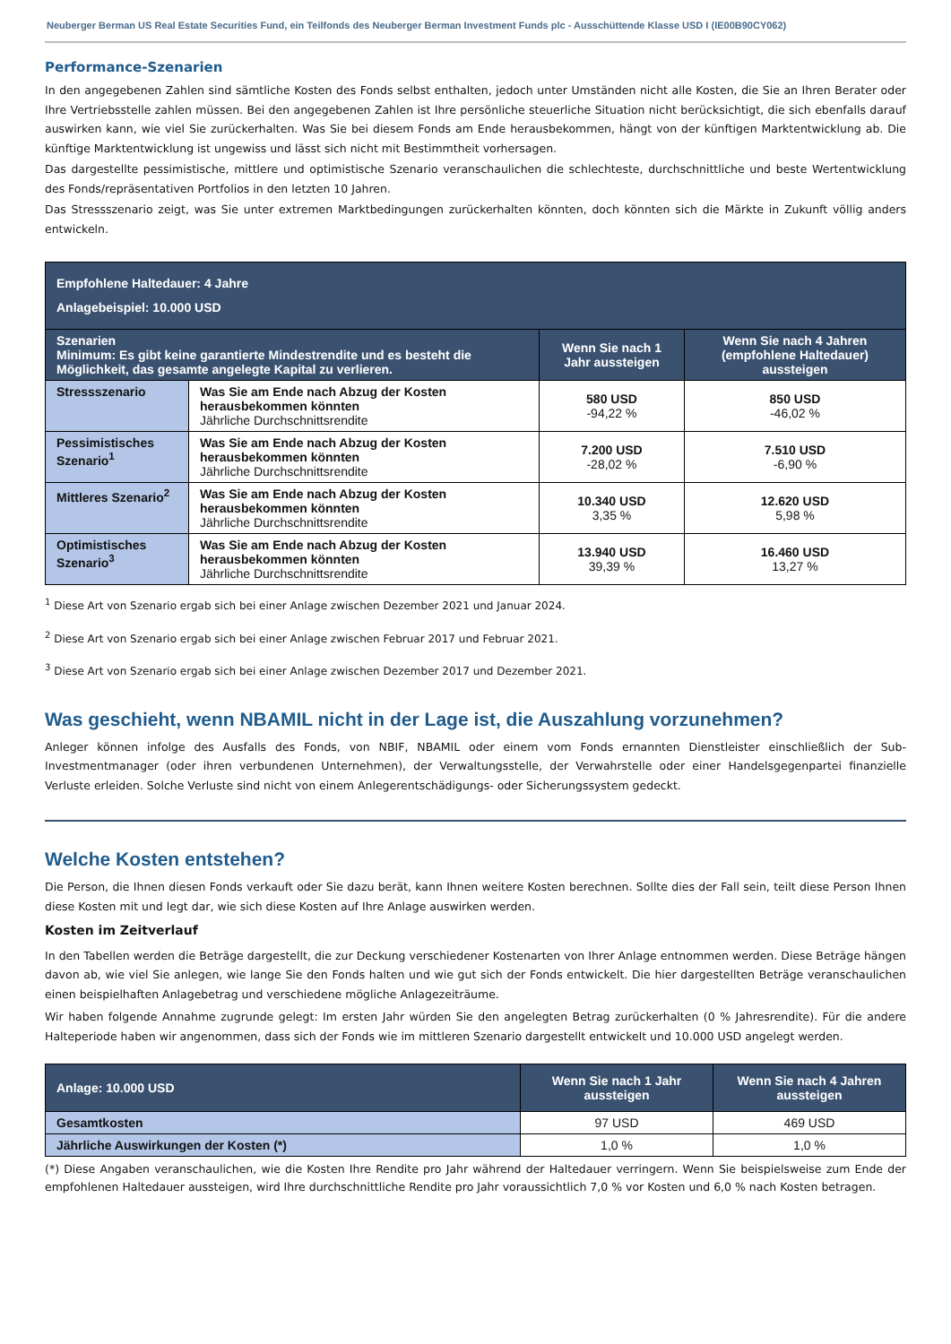Neuberger Berman US Real Estate Securities Fund, ein Teilfonds des Neuberger Berman Investment Funds plc - Ausschüttende Klasse USD I (IE00B90CY062)
Performance-Szenarien
In den angegebenen Zahlen sind sämtliche Kosten des Fonds selbst enthalten, jedoch unter Umständen nicht alle Kosten, die Sie an Ihren Berater oder Ihre Vertriebsstelle zahlen müssen. Bei den angegebenen Zahlen ist Ihre persönliche steuerliche Situation nicht berücksichtigt, die sich ebenfalls darauf auswirken kann, wie viel Sie zurückerhalten. Was Sie bei diesem Fonds am Ende herausbekommen, hängt von der künftigen Marktentwicklung ab. Die künftige Marktentwicklung ist ungewiss und lässt sich nicht mit Bestimmtheit vorhersagen.
Das dargestellte pessimistische, mittlere und optimistische Szenario veranschaulichen die schlechteste, durchschnittliche und beste Wertentwicklung des Fonds/repräsentativen Portfolios in den letzten 10 Jahren.
Das Stressszenario zeigt, was Sie unter extremen Marktbedingungen zurückerhalten könnten, doch könnten sich die Märkte in Zukunft völlig anders entwickeln.
| Empfohlene Haltedauer: 4 Jahre Anlagebeispiel: 10.000 USD | | | |
| Szenarien Minimum: Es gibt keine garantierte Mindestrendite und es besteht die Möglichkeit, das gesamte angelegte Kapital zu verlieren. | | Wenn Sie nach 1 Jahr aussteigen | Wenn Sie nach 4 Jahren (empfohlene Haltedauer) aussteigen |
| Stressszenario | Was Sie am Ende nach Abzug der Kosten herausbekommen könnten Jährliche Durchschnittsrendite | 580 USD -94,22 % | 850 USD -46,02 % |
| Pessimistisches Szenario<sup>1</sup> | Was Sie am Ende nach Abzug der Kosten herausbekommen könnten Jährliche Durchschnittsrendite | 7.200 USD -28,02 % | 7.510 USD -6,90 % |
| Mittleres Szenario<sup>2</sup> | Was Sie am Ende nach Abzug der Kosten herausbekommen könnten Jährliche Durchschnittsrendite | 10.340 USD 3,35 % | 12.620 USD 5,98 % |
| Optimistisches Szenario<sup>3</sup> | Was Sie am Ende nach Abzug der Kosten herausbekommen könnten Jährliche Durchschnittsrendite | 13.940 USD 39,39 % | 16.460 USD 13,27 % |
<sup>1</sup> Diese Art von Szenario ergab sich bei einer Anlage zwischen Dezember 2021 und Januar 2024.
<sup>2</sup> Diese Art von Szenario ergab sich bei einer Anlage zwischen Februar 2017 und Februar 2021.
<sup>3</sup> Diese Art von Szenario ergab sich bei einer Anlage zwischen Dezember 2017 und Dezember 2021.
Was geschieht, wenn NBAMIL nicht in der Lage ist, die Auszahlung vorzunehmen?
Anleger können infolge des Ausfalls des Fonds, von NBIF, NBAMIL oder einem vom Fonds ernannten Dienstleister einschließlich der Sub-Investmentmanager (oder ihren verbundenen Unternehmen), der Verwaltungsstelle, der Verwahrstelle oder einer Handelsgegenpartei finanzielle Verluste erleiden. Solche Verluste sind nicht von einem Anlegerentschädigungs- oder Sicherungssystem gedeckt.
Welche Kosten entstehen?
Die Person, die Ihnen diesen Fonds verkauft oder Sie dazu berät, kann Ihnen weitere Kosten berechnen. Sollte dies der Fall sein, teilt diese Person Ihnen diese Kosten mit und legt dar, wie sich diese Kosten auf Ihre Anlage auswirken werden.
Kosten im Zeitverlauf
In den Tabellen werden die Beträge dargestellt, die zur Deckung verschiedener Kostenarten von Ihrer Anlage entnommen werden. Diese Beträge hängen davon ab, wie viel Sie anlegen, wie lange Sie den Fonds halten und wie gut sich der Fonds entwickelt. Die hier dargestellten Beträge veranschaulichen einen beispielhaften Anlagebetrag und verschiedene mögliche Anlagezeiträume.
Wir haben folgende Annahme zugrunde gelegt: Im ersten Jahr würden Sie den angelegten Betrag zurückerhalten (0 % Jahresrendite). Für die andere Halteperiode haben wir angenommen, dass sich der Fonds wie im mittleren Szenario dargestellt entwickelt und 10.000 USD angelegt werden.
| Anlage: 10.000 USD | Wenn Sie nach 1 Jahr aussteigen | Wenn Sie nach 4 Jahren aussteigen |
| Gesamtkosten | 97 USD | 469 USD |
| Jährliche Auswirkungen der Kosten (*) | 1,0 % | 1,0 % |
(*) Diese Angaben veranschaulichen, wie die Kosten Ihre Rendite pro Jahr während der Haltedauer verringern. Wenn Sie beispielsweise zum Ende der empfohlenen Haltedauer aussteigen, wird Ihre durchschnittliche Rendite pro Jahr voraussichtlich 7,0 % vor Kosten und 6,0 % nach Kosten betragen.